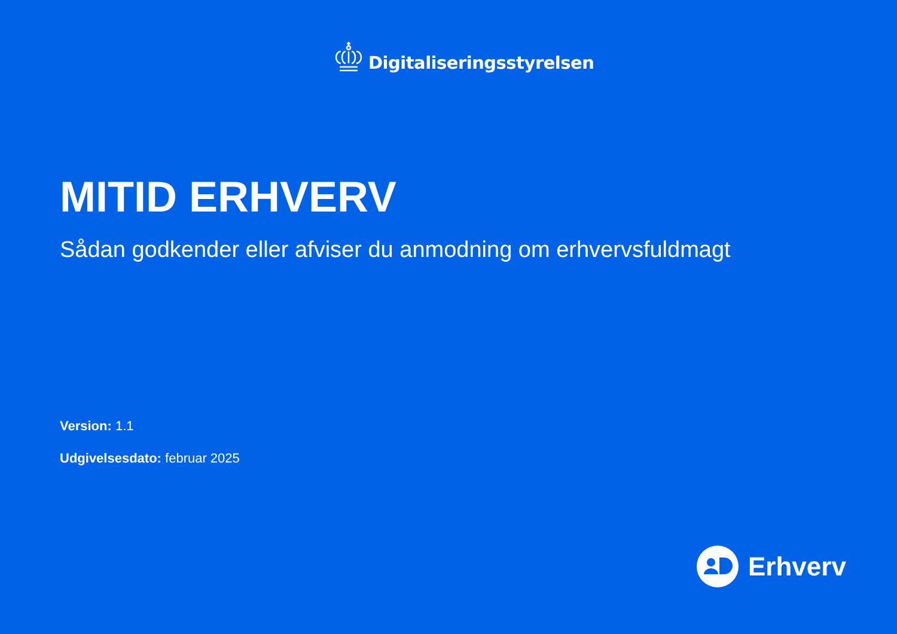Digitaliseringsstyrelsen
MITID ERHVERV
Sådan godkender eller afviser du anmodning om erhvervsfuldmagt
Version: 1.1
Udgivelsesdato: februar 2025
Erhverv